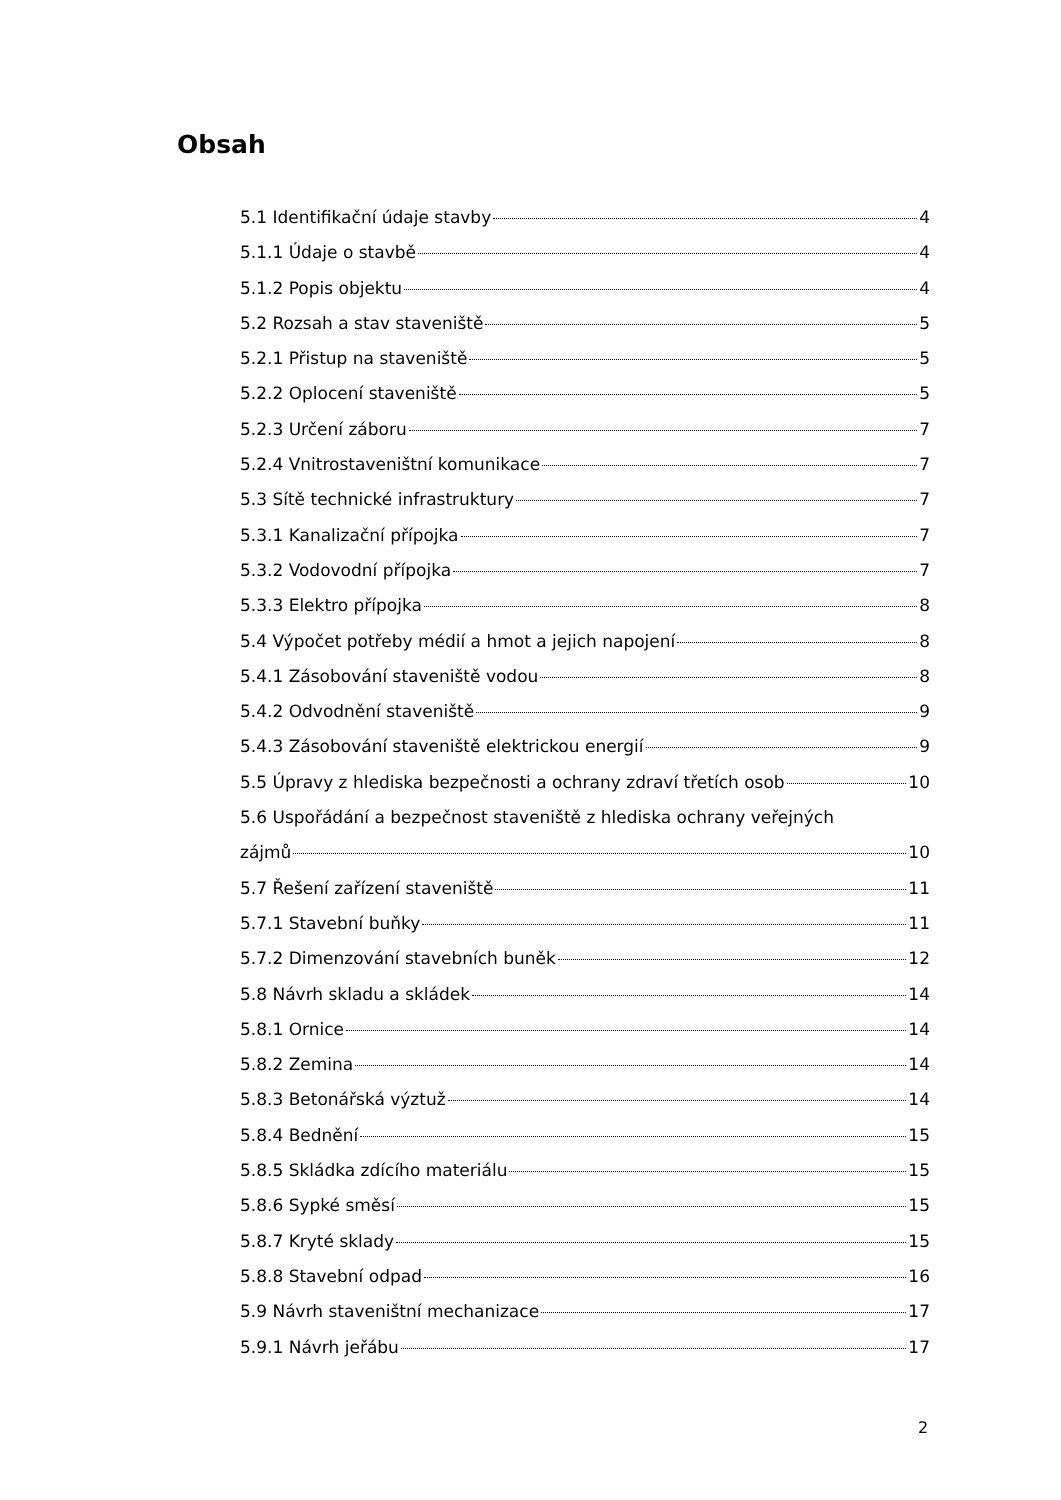Obsah
5.1 Identifikační údaje stavby 4
5.1.1 Údaje o stavbě 4
5.1.2 Popis objektu 4
5.2 Rozsah a stav staveniště 5
5.2.1 Přistup na staveniště 5
5.2.2 Oplocení staveniště 5
5.2.3 Určení záboru 7
5.2.4 Vnitrostaveništní komunikace 7
5.3 Sítě technické infrastruktury 7
5.3.1 Kanalizační přípojka 7
5.3.2 Vodovodní přípojka 7
5.3.3 Elektro přípojka 8
5.4 Výpočet potřeby médií a hmot a jejich napojení 8
5.4.1 Zásobování staveniště vodou 8
5.4.2 Odvodnění staveniště 9
5.4.3 Zásobování staveniště elektrickou energií 9
5.5 Úpravy z hlediska bezpečnosti a ochrany zdraví třetích osob 10
5.6 Uspořádání a bezpečnost staveniště z hlediska ochrany veřejných
zájmů 10
5.7 Řešení zařízení staveniště 11
5.7.1 Stavební buňky 11
5.7.2 Dimenzování stavebních buněk 12
5.8 Návrh skladu a skládek 14
5.8.1 Ornice 14
5.8.2 Zemina 14
5.8.3 Betonářská výztuž 14
5.8.4 Bednění 15
5.8.5 Skládka zdícího materiálu 15
5.8.6 Sypké směsí 15
5.8.7 Kryté sklady 15
5.8.8 Stavební odpad 16
5.9 Návrh staveništní mechanizace 17
5.9.1 Návrh jeřábu 17
2